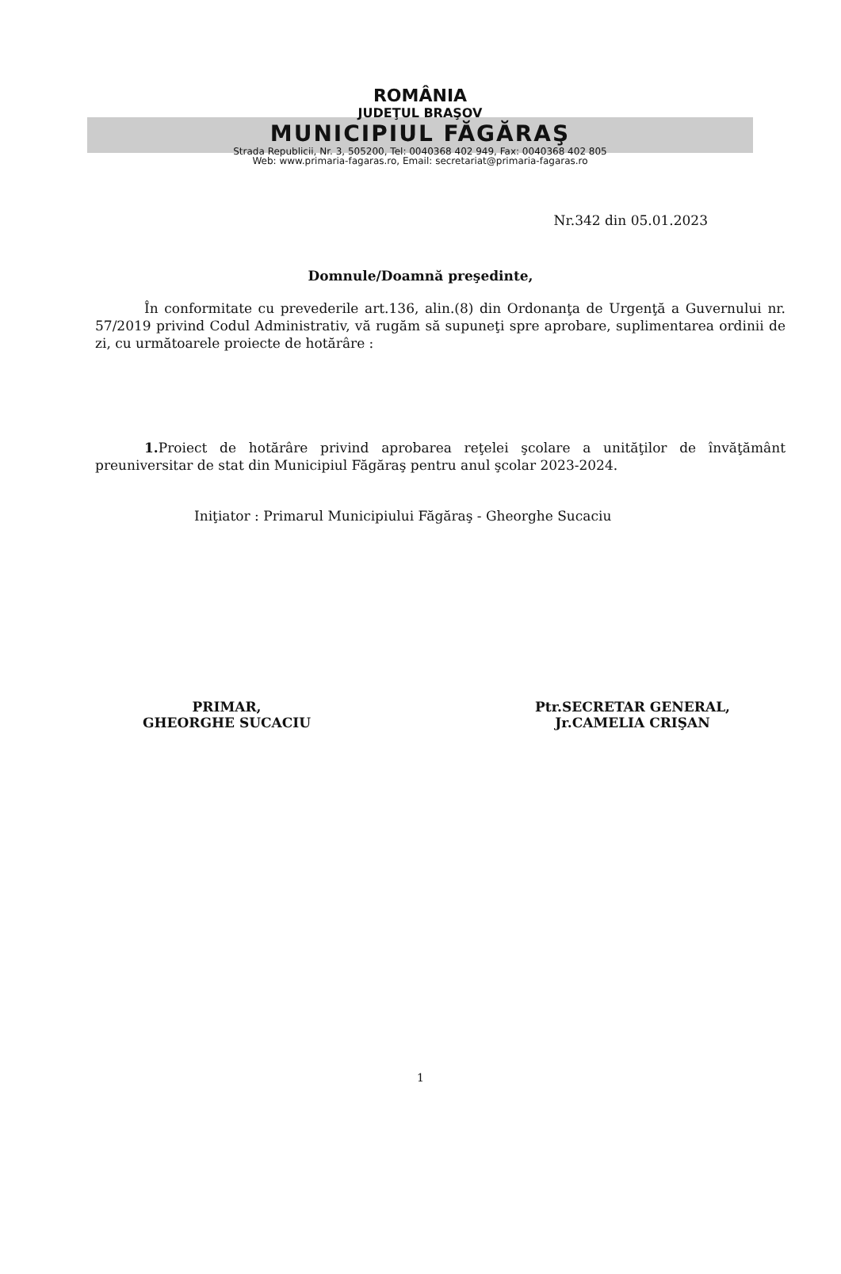ROMÂNIA
JUDEŢUL BRAŞOV
MUNICIPIUL FĂGĂRAŞ
Strada Republicii, Nr. 3, 505200, Tel: 0040368 402 949, Fax: 0040368 402 805
Web: www.primaria-fagaras.ro, Email: secretariat@primaria-fagaras.ro
Nr.342 din 05.01.2023
Domnule/Doamnă preşedinte,
În conformitate cu prevederile art.136, alin.(8) din Ordonanţa de Urgenţă a Guvernului nr. 57/2019 privind Codul Administrativ, vă rugăm să supuneţi spre aprobare, suplimentarea ordinii de zi, cu următoarele proiecte de hotărâre :
1. Proiect de hotărâre privind aprobarea reţelei şcolare a unităţilor de învăţământ preuniversitar de stat din Municipiul Făgăraş pentru anul şcolar 2023-2024.
Iniţiator : Primarul Municipiului Făgăraş - Gheorghe Sucaciu
PRIMAR,
GHEORGHE SUCACIU
Ptr.SECRETAR GENERAL,
Jr.CAMELIA CRIŞAN
1